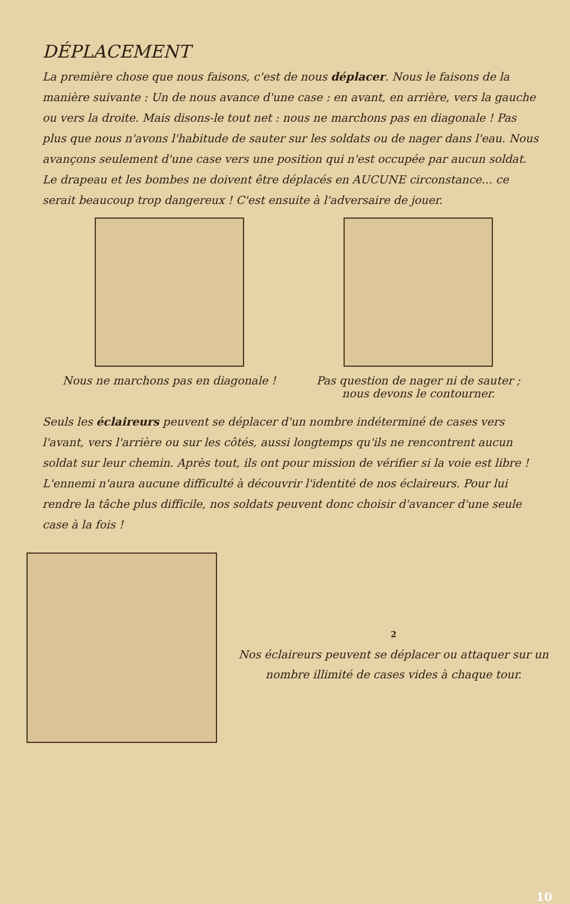DÉPLACEMENT
La première chose que nous faisons, c'est de nous déplacer. Nous le faisons de la manière suivante : Un de nous avance d'une case : en avant, en arrière, vers la gauche ou vers la droite. Mais disons-le tout net : nous ne marchons pas en diagonale ! Pas plus que nous n'avons l'habitude de sauter sur les soldats ou de nager dans l'eau. Nous avançons seulement d'une case vers une position qui n'est occupée par aucun soldat. Le drapeau et les bombes ne doivent être déplacés en AUCUNE circonstance... ce serait beaucoup trop dangereux ! C'est ensuite à l'adversaire de jouer.
Nous ne marchons pas en diagonale !
Pas question de nager ni de sauter ;
nous devons le contourner.
Seuls les éclaireurs peuvent se déplacer d'un nombre indéterminé de cases vers l'avant, vers l'arrière ou sur les côtés, aussi longtemps qu'ils ne rencontrent aucun soldat sur leur chemin. Après tout, ils ont pour mission de vérifier si la voie est libre !
L'ennemi n'aura aucune difficulté à découvrir l'identité de nos éclaireurs. Pour lui rendre la tâche plus difficile, nos soldats peuvent donc choisir d'avancer d'une seule case à la fois !
2
Nos éclaireurs peuvent se déplacer ou attaquer sur un nombre illimité de cases vides à chaque tour.
10